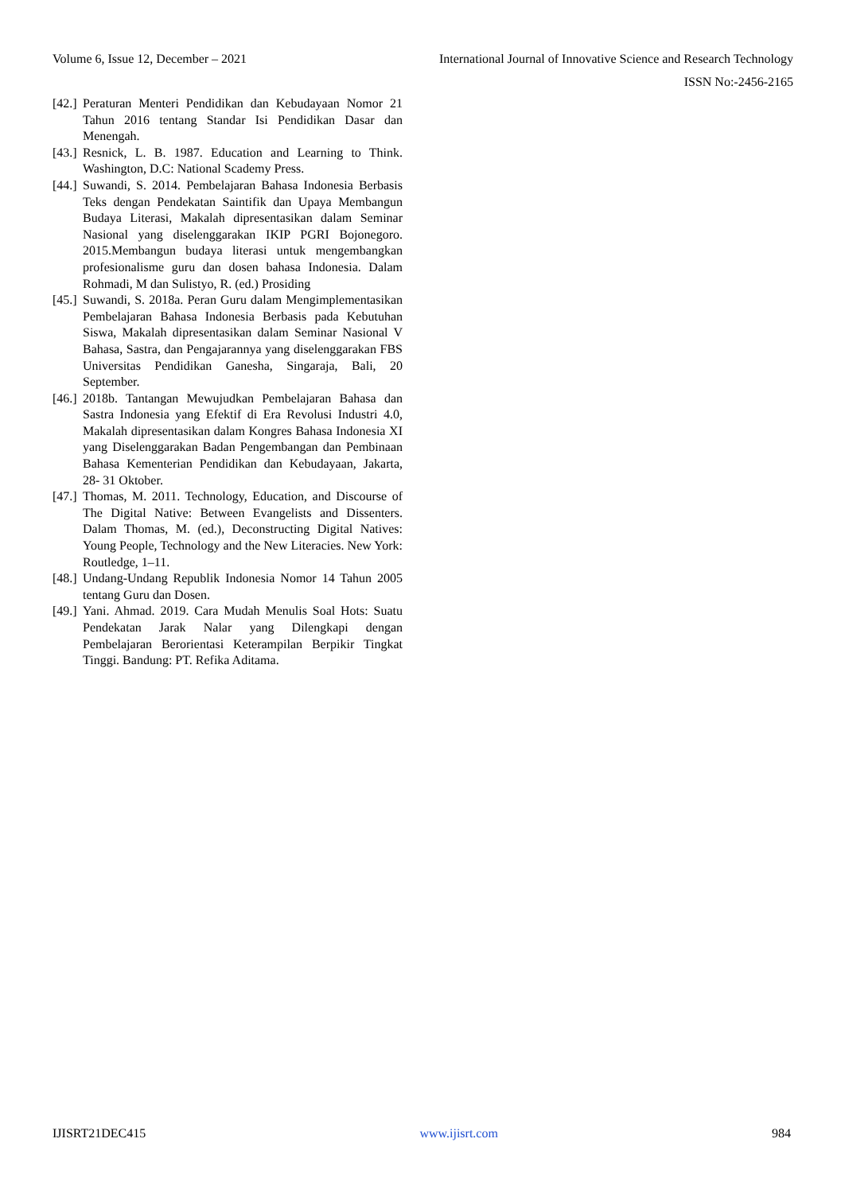Volume 6, Issue 12, December – 2021 International Journal of Innovative Science and Research Technology
ISSN No:-2456-2165
[42.] Peraturan Menteri Pendidikan dan Kebudayaan Nomor 21 Tahun 2016 tentang Standar Isi Pendidikan Dasar dan Menengah.
[43.] Resnick, L. B. 1987. Education and Learning to Think. Washington, D.C: National Scademy Press.
[44.] Suwandi, S. 2014. Pembelajaran Bahasa Indonesia Berbasis Teks dengan Pendekatan Saintifik dan Upaya Membangun Budaya Literasi, Makalah dipresentasikan dalam Seminar Nasional yang diselenggarakan IKIP PGRI Bojonegoro. 2015.Membangun budaya literasi untuk mengembangkan profesionalisme guru dan dosen bahasa Indonesia. Dalam Rohmadi, M dan Sulistyo, R. (ed.) Prosiding
[45.] Suwandi, S. 2018a. Peran Guru dalam Mengimplementasikan Pembelajaran Bahasa Indonesia Berbasis pada Kebutuhan Siswa, Makalah dipresentasikan dalam Seminar Nasional V Bahasa, Sastra, dan Pengajarannya yang diselenggarakan FBS Universitas Pendidikan Ganesha, Singaraja, Bali, 20 September.
[46.] 2018b. Tantangan Mewujudkan Pembelajaran Bahasa dan Sastra Indonesia yang Efektif di Era Revolusi Industri 4.0, Makalah dipresentasikan dalam Kongres Bahasa Indonesia XI yang Diselenggarakan Badan Pengembangan dan Pembinaan Bahasa Kementerian Pendidikan dan Kebudayaan, Jakarta, 28- 31 Oktober.
[47.] Thomas, M. 2011. Technology, Education, and Discourse of The Digital Native: Between Evangelists and Dissenters. Dalam Thomas, M. (ed.), Deconstructing Digital Natives: Young People, Technology and the New Literacies. New York: Routledge, 1–11.
[48.] Undang-Undang Republik Indonesia Nomor 14 Tahun 2005 tentang Guru dan Dosen.
[49.] Yani. Ahmad. 2019. Cara Mudah Menulis Soal Hots: Suatu Pendekatan Jarak Nalar yang Dilengkapi dengan Pembelajaran Berorientasi Keterampilan Berpikir Tingkat Tinggi. Bandung: PT. Refika Aditama.
IJISRT21DEC415 www.ijisrt.com 984